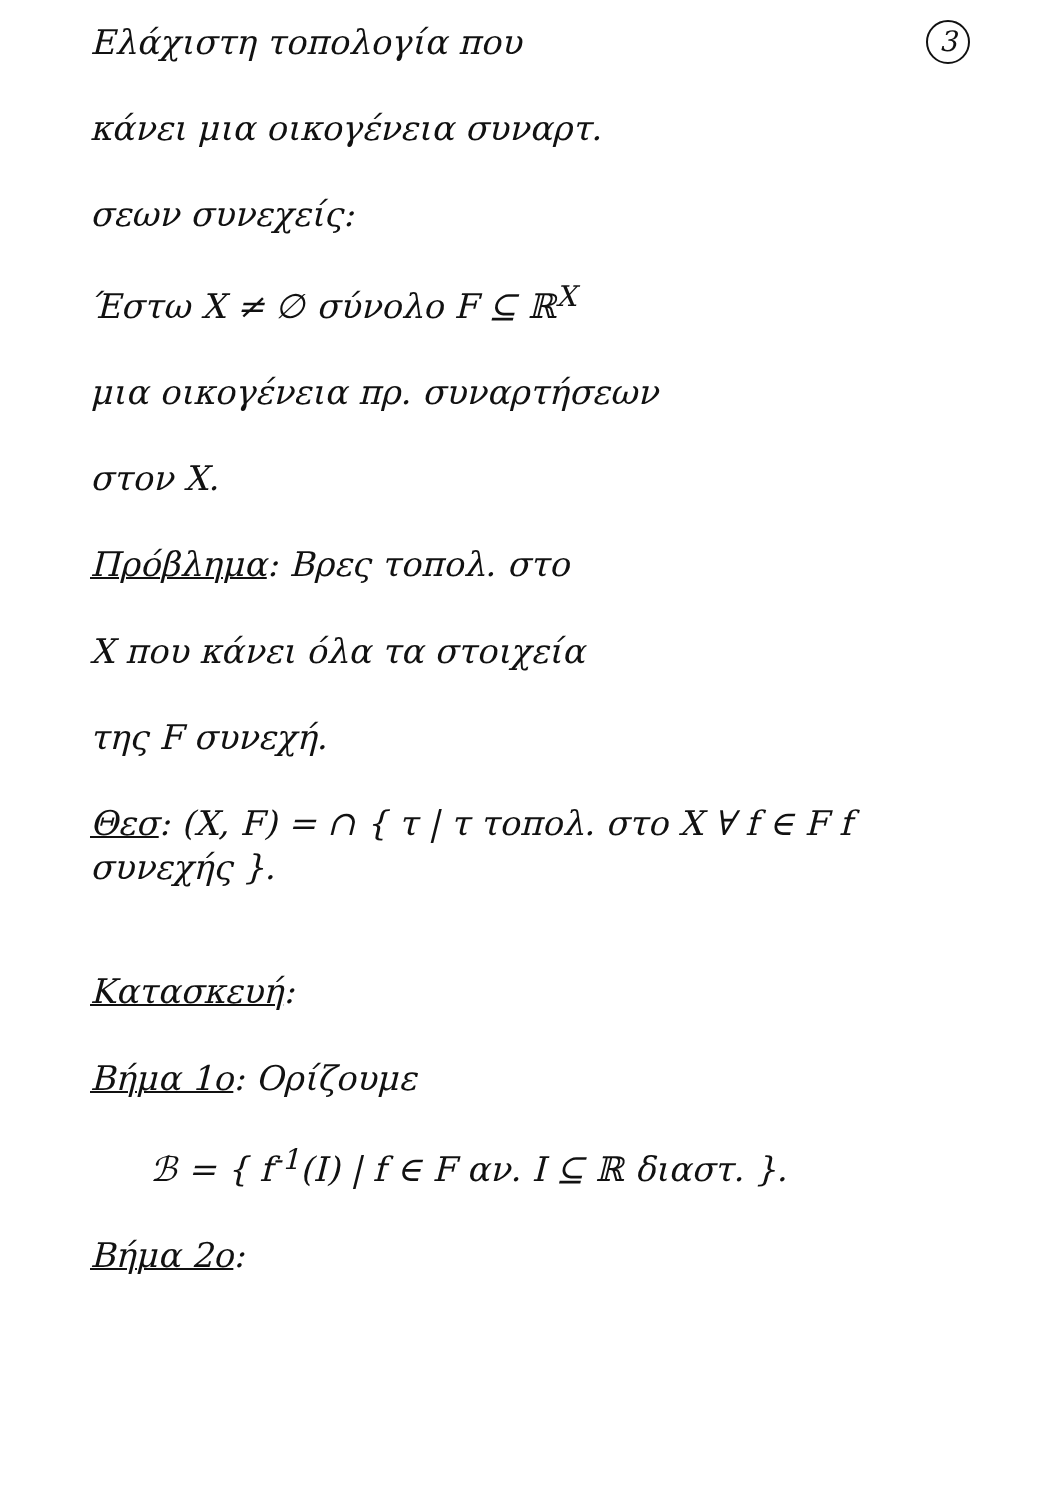3 Ελάχιστη τοπολογία που
κάνει μια οικογένεια συναρτ.
σεων συνεχείς:
Έστω X ≠ ∅ σύνολο F ⊆ ℝ<sup>X</sup>
μια οικογένεια πρ. συναρτήσεων
στον X.
Πρόβλημα: Βρες τοπολ. στο
X που κάνει όλα τα στοιχεία
της F συνεχή.
Θεσ: (X, F) = ∩ { τ | τ τοπολ. στο X ∀ f ∈ F f συνεχής }.
Κατασκευή:
Βήμα 1ο: Ορίζουμε
ℬ = { f<sup>-1</sup>(I) | f ∈ F αν. I ⊆ ℝ διαστ. }.
Βήμα 2ο: